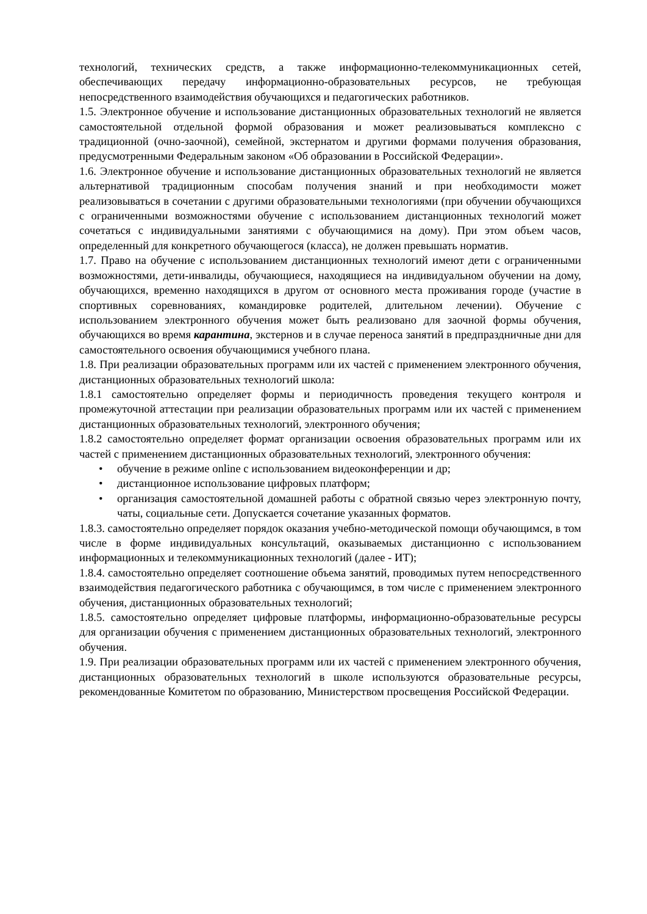технологий, технических средств, а также информационно-телекоммуникационных сетей, обеспечивающих передачу информационно-образовательных ресурсов, не требующая непосредственного взаимодействия обучающихся и педагогических работников.
1.5. Электронное обучение и использование дистанционных образовательных технологий не является самостоятельной отдельной формой образования и может реализовываться комплексно с традиционной (очно-заочной), семейной, экстернатом и другими формами получения образования, предусмотренными Федеральным законом «Об образовании в Российской Федерации».
1.6. Электронное обучение и использование дистанционных образовательных технологий не является альтернативой традиционным способам получения знаний и при необходимости может реализовываться в сочетании с другими образовательными технологиями (при обучении обучающихся с ограниченными возможностями обучение с использованием дистанционных технологий может сочетаться с индивидуальными занятиями с обучающимися на дому). При этом объем часов, определенный для конкретного обучающегося (класса), не должен превышать норматив.
1.7. Право на обучение с использованием дистанционных технологий имеют дети с ограниченными возможностями, дети-инвалиды, обучающиеся, находящиеся на индивидуальном обучении на дому, обучающихся, временно находящихся в другом от основного места проживания городе (участие в спортивных соревнованиях, командировке родителей, длительном лечении). Обучение с использованием электронного обучения может быть реализовано для заочной формы обучения, обучающихся во время карантина, экстернов и в случае переноса занятий в предпраздничные дни для самостоятельного освоения обучающимися учебного плана.
1.8. При реализации образовательных программ или их частей с применением электронного обучения, дистанционных образовательных технологий школа:
1.8.1 самостоятельно определяет формы и периодичность проведения текущего контроля и промежуточной аттестации при реализации образовательных программ или их частей с применением дистанционных образовательных технологий, электронного обучения;
1.8.2 самостоятельно определяет формат организации освоения образовательных программ или их частей с применением дистанционных образовательных технологий, электронного обучения:
• обучение в режиме online с использованием видеоконференции и др;
• дистанционное использование цифровых платформ;
• организация самостоятельной домашней работы с обратной связью через электронную почту, чаты, социальные сети. Допускается сочетание указанных форматов.
1.8.3. самостоятельно определяет порядок оказания учебно-методической помощи обучающимся, в том числе в форме индивидуальных консультаций, оказываемых дистанционно с использованием информационных и телекоммуникационных технологий (далее - ИТ);
1.8.4. самостоятельно определяет соотношение объема занятий, проводимых путем непосредственного взаимодействия педагогического работника с обучающимся, в том числе с применением электронного обучения, дистанционных образовательных технологий;
1.8.5. самостоятельно определяет цифровые платформы, информационно-образовательные ресурсы для организации обучения с применением дистанционных образовательных технологий, электронного обучения.
1.9. При реализации образовательных программ или их частей с применением электронного обучения, дистанционных образовательных технологий в школе используются образовательные ресурсы, рекомендованные Комитетом по образованию, Министерством просвещения Российской Федерации.